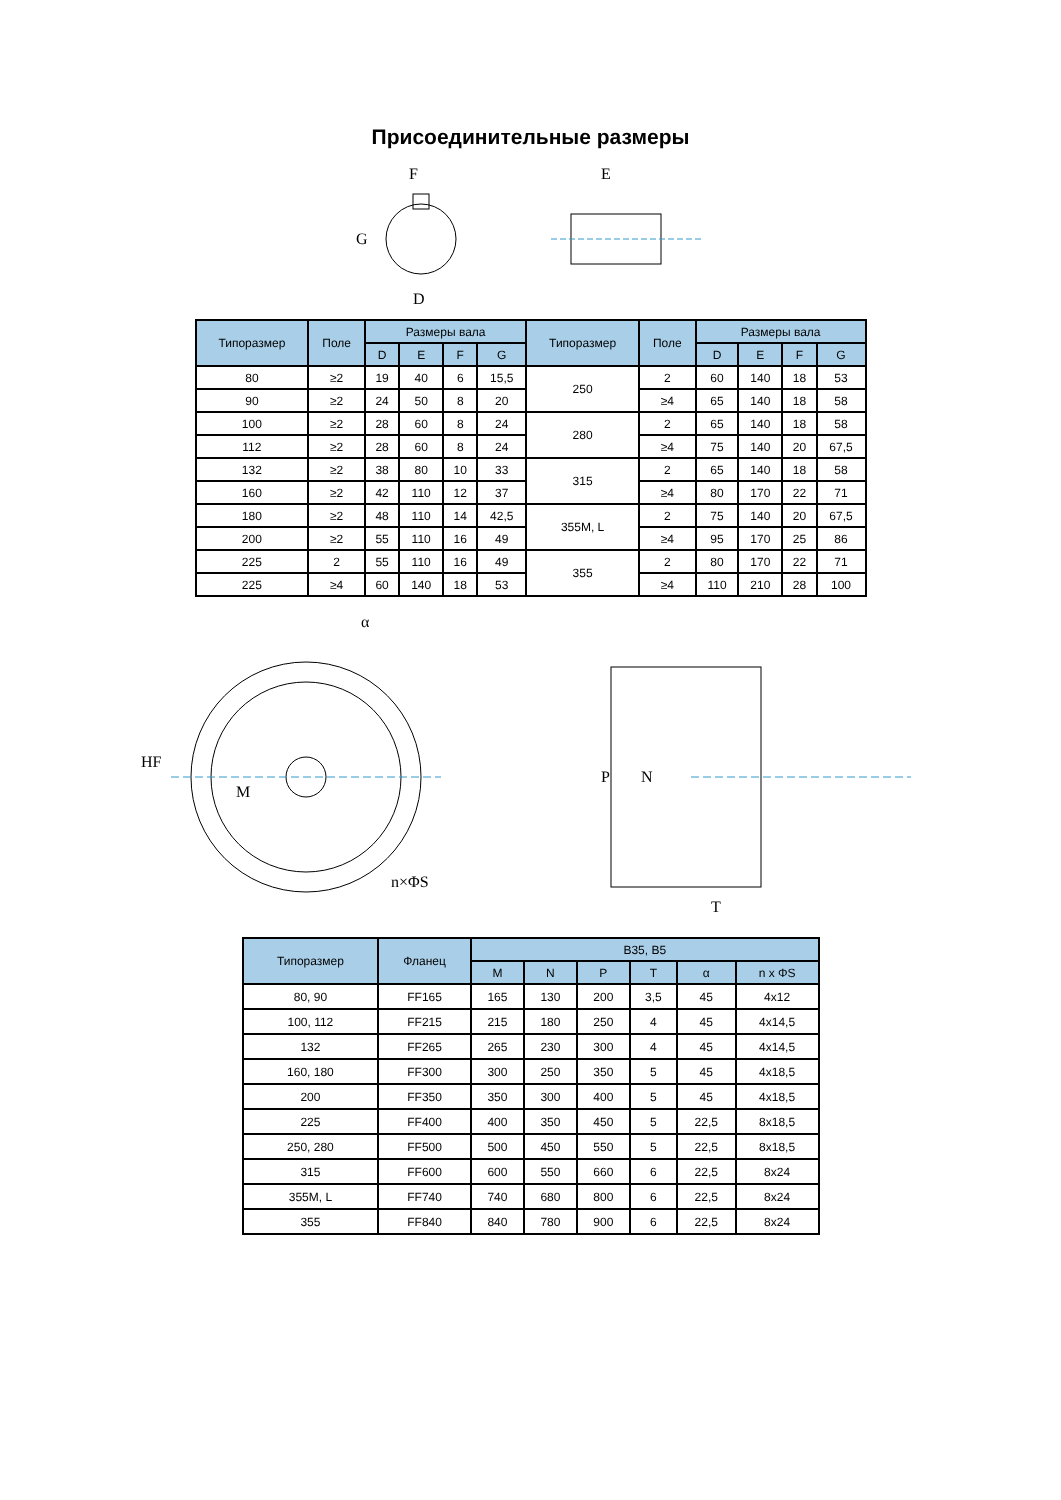Присоединительные размеры
F
G
D
E
| Типоразмер | Поле | Размеры вала | | | | Типоразмер | Поле | Размеры вала | | | |
| --- | --- | --- | --- | --- | --- | --- | --- | --- | --- | --- | --- |
| | | D | E | F | G | | | D | E | F | G |
| 80 | ≥2 | 19 | 40 | 6 | 15,5 | 250 | 2 | 60 | 140 | 18 | 53 |
| 90 | ≥2 | 24 | 50 | 8 | 20 | | ≥4 | 65 | 140 | 18 | 58 |
| 100 | ≥2 | 28 | 60 | 8 | 24 | 280 | 2 | 65 | 140 | 18 | 58 |
| 112 | ≥2 | 28 | 60 | 8 | 24 | | ≥4 | 75 | 140 | 20 | 67,5 |
| 132 | ≥2 | 38 | 80 | 10 | 33 | 315 | 2 | 65 | 140 | 18 | 58 |
| 160 | ≥2 | 42 | 110 | 12 | 37 | | ≥4 | 80 | 170 | 22 | 71 |
| 180 | ≥2 | 48 | 110 | 14 | 42,5 | 355M, L | 2 | 75 | 140 | 20 | 67,5 |
| 200 | ≥2 | 55 | 110 | 16 | 49 | | ≥4 | 95 | 170 | 25 | 86 |
| 225 | 2 | 55 | 110 | 16 | 49 | 355 | 2 | 80 | 170 | 22 | 71 |
| 225 | ≥4 | 60 | 140 | 18 | 53 | | ≥4 | 110 | 210 | 28 | 100 |
α
HF
M
n×ΦS
P
N
T
| Типоразмер | Фланец | B35, B5 | | | | | |
| --- | --- | --- | --- | --- | --- | --- | --- |
| | | M | N | P | T | α | n x ΦS |
| 80, 90 | FF165 | 165 | 130 | 200 | 3,5 | 45 | 4x12 |
| 100, 112 | FF215 | 215 | 180 | 250 | 4 | 45 | 4x14,5 |
| 132 | FF265 | 265 | 230 | 300 | 4 | 45 | 4x14,5 |
| 160, 180 | FF300 | 300 | 250 | 350 | 5 | 45 | 4x18,5 |
| 200 | FF350 | 350 | 300 | 400 | 5 | 45 | 4x18,5 |
| 225 | FF400 | 400 | 350 | 450 | 5 | 22,5 | 8x18,5 |
| 250, 280 | FF500 | 500 | 450 | 550 | 5 | 22,5 | 8x18,5 |
| 315 | FF600 | 600 | 550 | 660 | 6 | 22,5 | 8x24 |
| 355M, L | FF740 | 740 | 680 | 800 | 6 | 22,5 | 8x24 |
| 355 | FF840 | 840 | 780 | 900 | 6 | 22,5 | 8x24 |